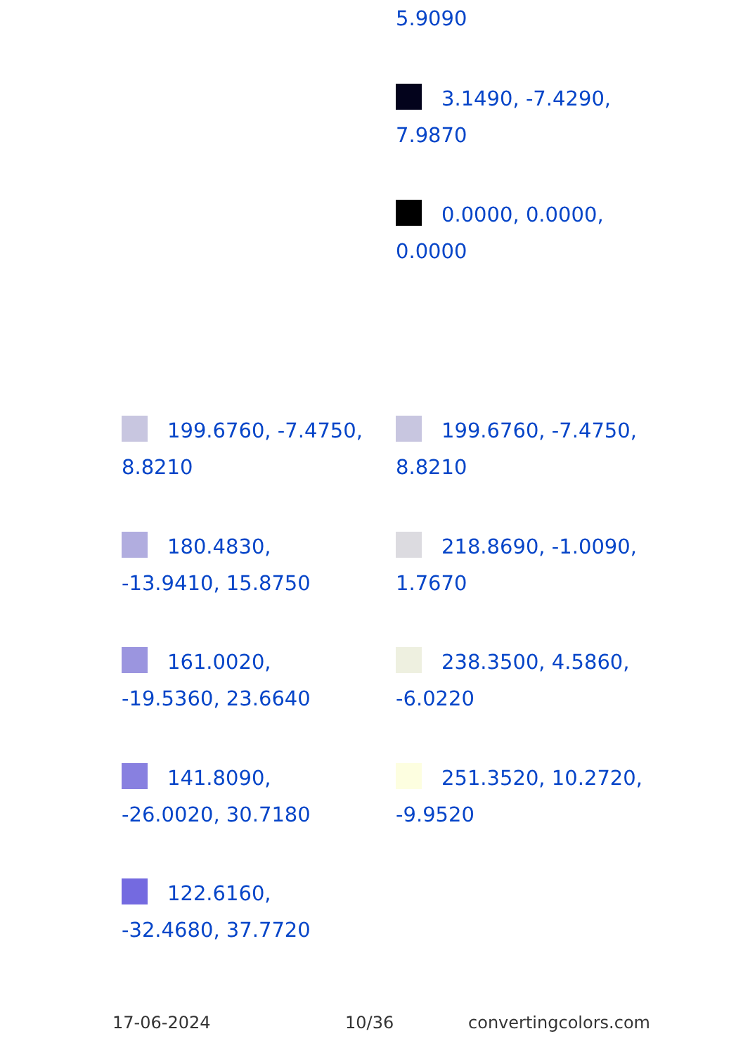5.9090
3.1490, -7.4290, 7.9870
0.0000, 0.0000, 0.0000
199.6760, -7.4750, 8.8210
199.6760, -7.4750, 8.8210
180.4830, -13.9410, 15.8750
218.8690, -1.0090, 1.7670
161.0020, -19.5360, 23.6640
238.3500, 4.5860, -6.0220
141.8090, -26.0020, 30.7180
251.3520, 10.2720, -9.9520
122.6160, -32.4680, 37.7720
17-06-2024 10/36 convertingcolors.com